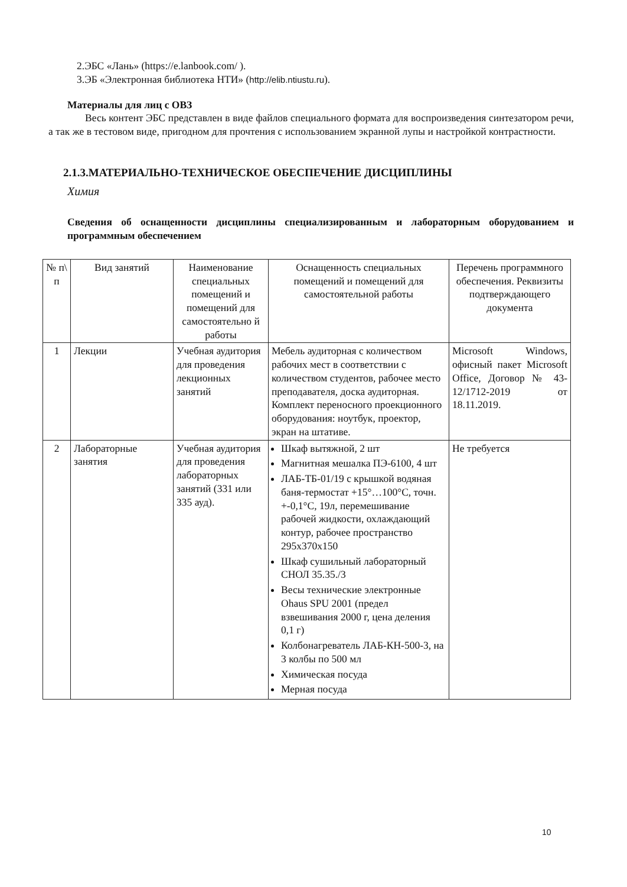2.ЭБС «Лань» (https://e.lanbook.com/ ).
3.ЭБ «Электронная библиотека НТИ» (http://elib.ntiustu.ru).
Материалы для лиц с ОВЗ
Весь контент ЭБС представлен в виде файлов специального формата для воспроизведения синтезатором речи, а так же в тестовом виде, пригодном для прочтения с использованием экранной лупы и настройкой контрастности.
2.1.3.МАТЕРИАЛЬНО-ТЕХНИЧЕСКОЕ ОБЕСПЕЧЕНИЕ ДИСЦИПЛИНЫ
Химия
Сведения об оснащенности дисциплины специализированным и лабораторным оборудованием и программным обеспечением
| № п\ п | Вид занятий | Наименование специальных помещений и помещений для самостоятельно й работы | Оснащенность специальных помещений и помещений для самостоятельной работы | Перечень программного обеспечения. Реквизиты подтверждающего документа |
| 1 | Лекции | Учебная аудитория для проведения лекционных занятий | Мебель аудиторная с количеством рабочих мест в соответствии с количеством студентов, рабочее место преподавателя, доска аудиторная. Комплект переносного проекционного оборудования: ноутбук, проектор, экран на штативе. | Microsoft Windows, офисный пакет Microsoft Office, Договор № 43-12/1712-2019 от 18.11.2019. |
| 2 | Лабораторные занятия | Учебная аудитория для проведения лабораторных занятий (331 или 335 ауд). | Шкаф вытяжной, 2 шт Магнитная мешалка ПЭ-6100, 4 шт ЛАБ-ТБ-01/19 с крышкой водяная баня-термостат +15°…100°С, точн. +-0,1°С, 19л, перемешивание рабочей жидкости, охлаждающий контур, рабочее пространство 295x370x150 Шкаф сушильный лабораторный СНОЛ 35.35./3 Весы технические электронные Ohaus SPU 2001 (предел взвешивания 2000 г, цена деления 0,1 г) Колбонагреватель ЛАБ-КН-500-3, на 3 колбы по 500 мл Химическая посуда Мерная посуда | Не требуется |
10